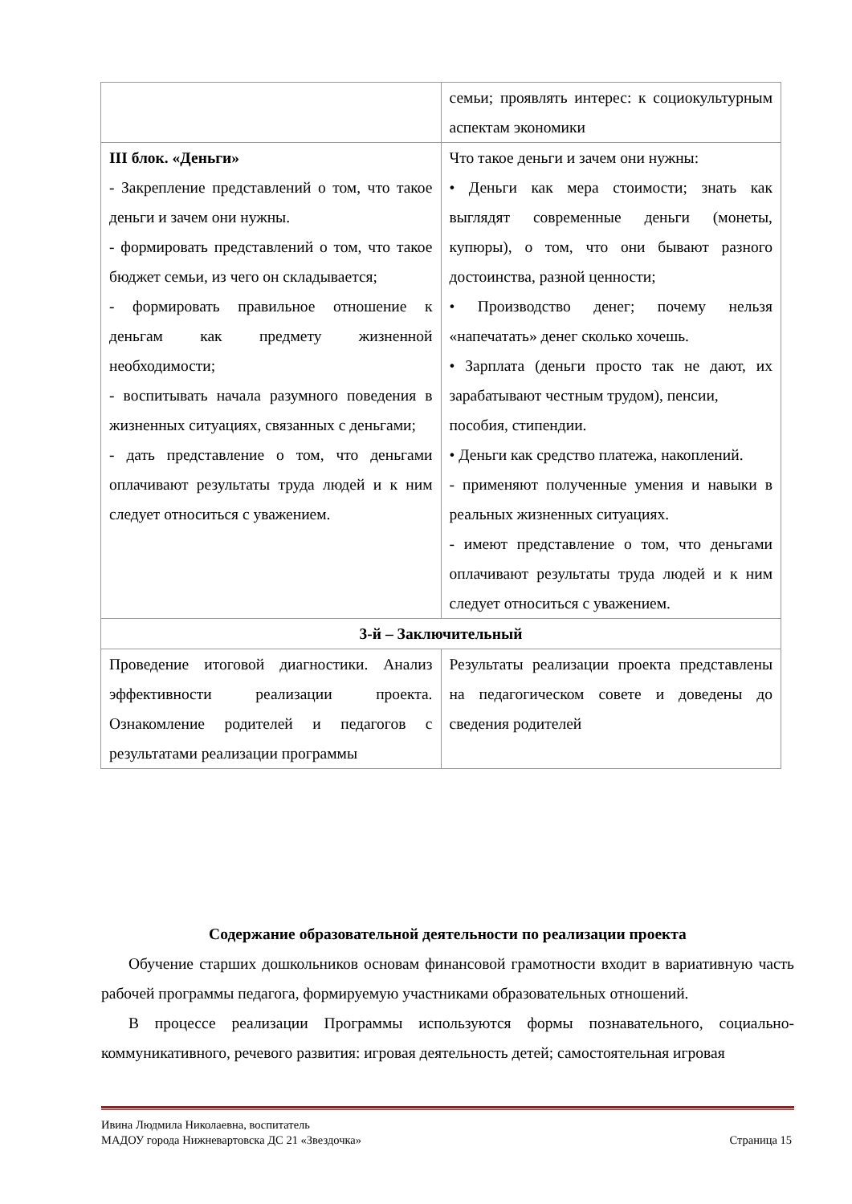| | семьи; проявлять интерес: к социокультурным аспектам экономики |
| III блок. «Деньги» - Закрепление представлений о том, что такое деньги и зачем они нужны. - формировать представлений о том, что такое бюджет семьи, из чего он складывается; - формировать правильное отношение к деньгам как предмету жизненной необходимости; - воспитывать начала разумного поведения в жизненных ситуациях, связанных с деньгами; - дать представление о том, что деньгами оплачивают результаты труда людей и к ним следует относиться с уважением. | Что такое деньги и зачем они нужны: • Деньги как мера стоимости; знать как выглядят современные деньги (монеты, купюры), о том, что они бывают разного достоинства, разной ценности; • Производство денег; почему нельзя «напечатать» денег сколько хочешь. • Зарплата (деньги просто так не дают, их зарабатывают честным трудом), пенсии, пособия, стипендии. • Деньги как средство платежа, накоплений. - применяют полученные умения и навыки в реальных жизненных ситуациях. - имеют представление о том, что деньгами оплачивают результаты труда людей и к ним следует относиться с уважением. |
| 3-й – Заключительный | |
| Проведение итоговой диагностики. Анализ эффективности реализации проекта. Ознакомление родителей и педагогов с результатами реализации программы | Результаты реализации проекта представлены на педагогическом совете и доведены до сведения родителей |
Содержание образовательной деятельности по реализации проекта
Обучение старших дошкольников основам финансовой грамотности входит в вариативную часть рабочей программы педагога, формируемую участниками образовательных отношений.
В процессе реализации Программы используются формы познавательного, социально-коммуникативного, речевого развития: игровая деятельность детей; самостоятельная игровая
Ивина Людмила Николаевна, воспитатель
МАДОУ города Нижневартовска ДС 21 «Звездочка» Страница 15